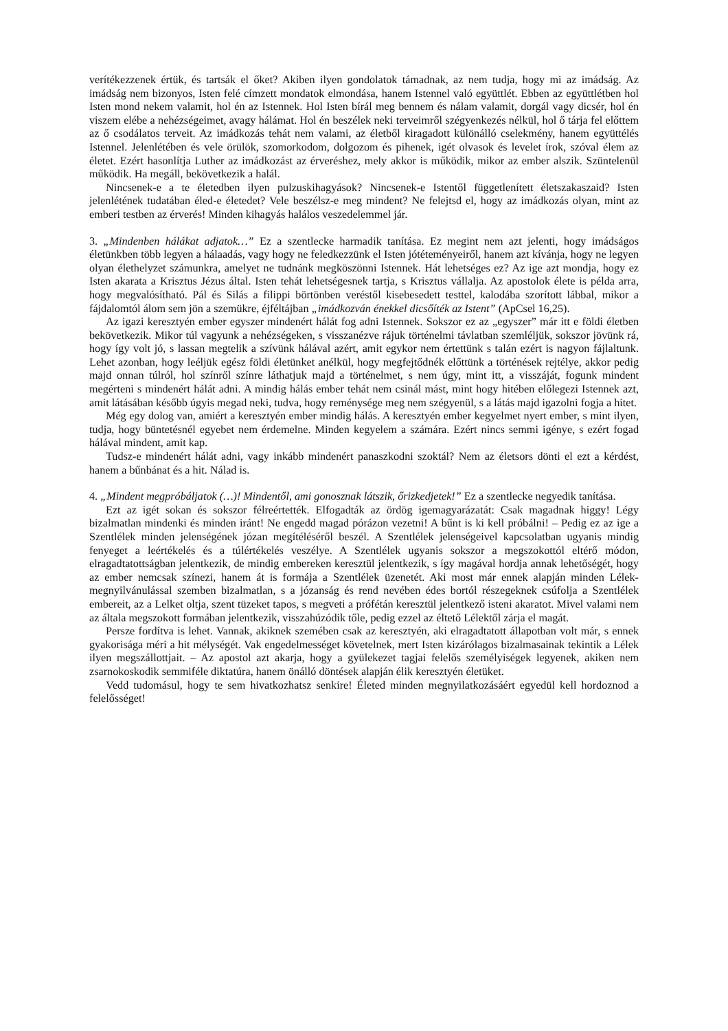verítékezzenek értük, és tartsák el őket? Akiben ilyen gondolatok támadnak, az nem tudja, hogy mi az imádság. Az imádság nem bizonyos, Isten felé címzett mondatok elmondása, hanem Istennel való együttlét. Ebben az együttlétben hol Isten mond nekem valamit, hol én az Istennek. Hol Isten bírál meg bennem és nálam valamit, dorgál vagy dicsér, hol én viszem elébe a nehézségeimet, avagy hálámat. Hol én beszélek neki terveimről szégyenkezés nélkül, hol ő tárja fel előttem az ő csodálatos terveit. Az imádkozás tehát nem valami, az életből kiragadott különálló cselekmény, hanem együttélés Istennel. Jelenlétében és vele örülök, szomorkodom, dolgozom és pihenek, igét olvasok és levelet írok, szóval élem az életet. Ezért hasonlítja Luther az imádkozást az érveréshez, mely akkor is működik, mikor az ember alszik. Szüntelenül működik. Ha megáll, bekövetkezik a halál.
Nincsenek-e a te életedben ilyen pulzuskihagyások? Nincsenek-e Istentől függetlenített életszakaszaid? Isten jelenlétének tudatában éled-e életedet? Vele beszélsz-e meg mindent? Ne felejtsd el, hogy az imádkozás olyan, mint az emberi testben az érverés! Minden kihagyás halálos veszedelemmel jár.
3. „Mindenben hálákat adjatok…” Ez a szentlecke harmadik tanítása. Ez megint nem azt jelenti, hogy imádságos életünkben több legyen a hálaadás, vagy hogy ne feledkezzünk el Isten jótéteményeiről, hanem azt kívánja, hogy ne legyen olyan élethelyzet számunkra, amelyet ne tudnánk megköszönni Istennek. Hát lehetséges ez? Az ige azt mondja, hogy ez Isten akarata a Krisztus Jézus által. Isten tehát lehetségesnek tartja, s Krisztus vállalja. Az apostolok élete is példa arra, hogy megvalósítható. Pál és Silás a filippi börtönben veréstől kisebesedett testtel, kalodába szorított lábbal, mikor a fájdalomtól álom sem jön a szemükre, éjféltájban „imádkozván énekkel dicsőíték az Istent” (ApCsel 16,25).
Az igazi keresztyén ember egyszer mindenért hálát fog adni Istennek. Sokszor ez az „egyszer” már itt e földi életben bekövetkezik. Mikor túl vagyunk a nehézségeken, s visszanézve rájuk történelmi távlatban szemléljük, sokszor jövünk rá, hogy így volt jó, s lassan megtelik a szívünk hálával azért, amit egykor nem értettünk s talán ezért is nagyon fájlaltunk. Lehet azonban, hogy leéljük egész földi életünket anélkül, hogy megfejtődnék előttünk a történések rejtélye, akkor pedig majd onnan túlról, hol színről színre láthatjuk majd a történelmet, s nem úgy, mint itt, a visszáját, fogunk mindent megérteni s mindenért hálát adni. A mindig hálás ember tehát nem csinál mást, mint hogy hitében előlegezi Istennek azt, amit látásában később úgyis megad neki, tudva, hogy reménysége meg nem szégyenül, s a látás majd igazolni fogja a hitet.
Még egy dolog van, amiért a keresztyén ember mindig hálás. A keresztyén ember kegyelmet nyert ember, s mint ilyen, tudja, hogy büntetésnél egyebet nem érdemelne. Minden kegyelem a számára. Ezért nincs semmi igénye, s ezért fogad hálával mindent, amit kap.
Tudsz-e mindenért hálát adni, vagy inkább mindenért panaszkodni szoktál? Nem az életsors dönti el ezt a kérdést, hanem a bűnbánat és a hit. Nálad is.
4. „Mindent megpróbáljatok (…)! Mindentől, ami gonosznak látszik, őrizkedjetek!” Ez a szentlecke negyedik tanítása.
Ezt az igét sokan és sokszor félreértették. Elfogadták az ördög igemagyarázatát: Csak magadnak higgy! Légy bizalmatlan mindenki és minden iránt! Ne engedd magad pórázon vezetni! A bűnt is ki kell próbálni! – Pedig ez az ige a Szentlélek minden jelenségének józan megítéléséről beszél. A Szentlélek jelenségeivel kapcsolatban ugyanis mindig fenyeget a leértékelés és a túlértékelés veszélye. A Szentlélek ugyanis sokszor a megszokottól eltérő módon, elragadtatottságban jelentkezik, de mindig embereken keresztül jelentkezik, s így magával hordja annak lehetőségét, hogy az ember nemcsak színezi, hanem át is formája a Szentlélek üzenetét. Aki most már ennek alapján minden Lélek-megnyilvánulással szemben bizalmatlan, s a józanság és rend nevében édes bortól részegeknek csúfolja a Szentlélek embereit, az a Lelket oltja, szent tüzeket tapos, s megveti a prófétán keresztül jelentkező isteni akaratot. Mivel valami nem az általa megszokott formában jelentkezik, visszahúzódik tőle, pedig ezzel az éltető Lélektől zárja el magát.
Persze fordítva is lehet. Vannak, akiknek szemében csak az keresztyén, aki elragadtatott állapotban volt már, s ennek gyakorisága méri a hit mélységét. Vak engedelmességet követelnek, mert Isten kizárólagos bizalmasainak tekintik a Lélek ilyen megszállottjait. – Az apostol azt akarja, hogy a gyülekezet tagjai felelős személyiségek legyenek, akiken nem zsarnokoskodik semmiféle diktatúra, hanem önálló döntések alapján élik keresztyén életüket.
Vedd tudomásul, hogy te sem hivatkozhatsz senkire! Életed minden megnyilatkozásáért egyedül kell hordoznod a felelősséget!